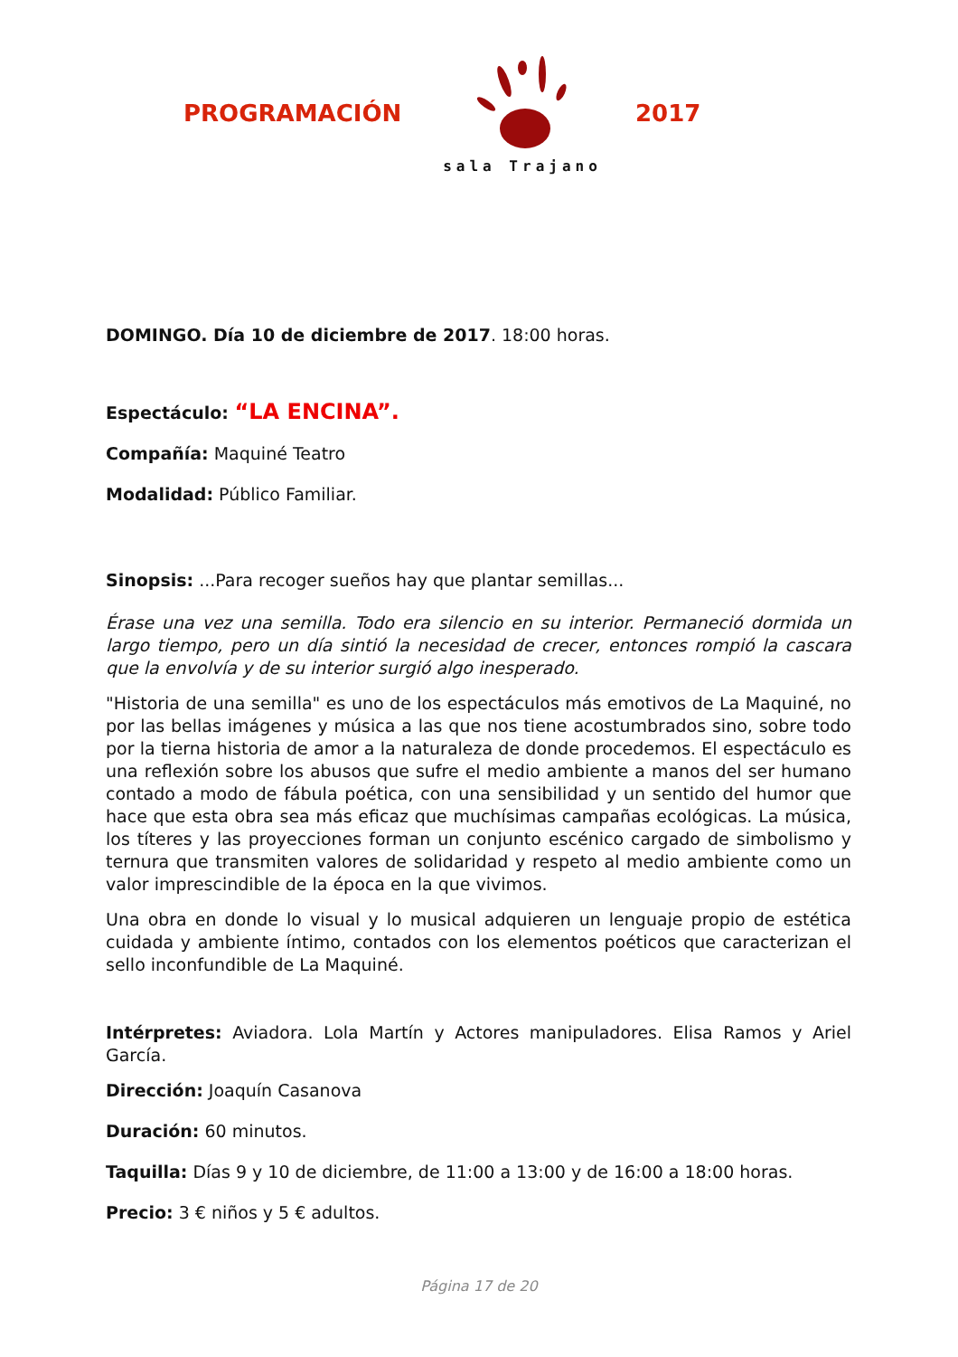PROGRAMACIÓN
sala Trajano
2017
DOMINGO. Día 10 de diciembre de 2017. 18:00 horas.
Espectáculo: “LA ENCINA”.
Compañía: Maquiné Teatro
Modalidad: Público Familiar.
Sinopsis: ...Para recoger sueños hay que plantar semillas...
Érase una vez una semilla. Todo era silencio en su interior. Permaneció dormida un largo tiempo, pero un día sintió la necesidad de crecer, entonces rompió la cascara que la envolvía y de su interior surgió algo inesperado.
"Historia de una semilla" es uno de los espectáculos más emotivos de La Maquiné, no por las bellas imágenes y música a las que nos tiene acostumbrados sino, sobre todo por la tierna historia de amor a la naturaleza de donde procedemos. El espectáculo es una reflexión sobre los abusos que sufre el medio ambiente a manos del ser humano contado a modo de fábula poética, con una sensibilidad y un sentido del humor que hace que esta obra sea más eficaz que muchísimas campañas ecológicas. La música, los títeres y las proyecciones forman un conjunto escénico cargado de simbolismo y ternura que transmiten valores de solidaridad y respeto al medio ambiente como un valor imprescindible de la época en la que vivimos.
Una obra en donde lo visual y lo musical adquieren un lenguaje propio de estética cuidada y ambiente íntimo, contados con los elementos poéticos que caracterizan el sello inconfundible de La Maquiné.
Intérpretes: Aviadora. Lola Martín y Actores manipuladores. Elisa Ramos y Ariel García.
Dirección: Joaquín Casanova
Duración: 60 minutos.
Taquilla: Días 9 y 10 de diciembre, de 11:00 a 13:00 y de 16:00 a 18:00 horas.
Precio: 3 € niños y 5 € adultos.
Página 17 de 20